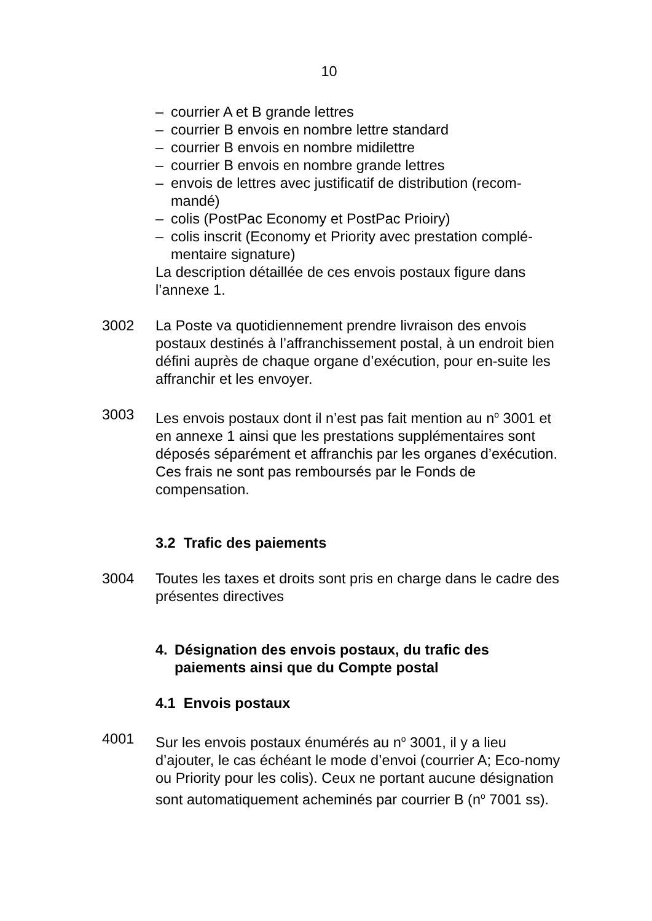10
– courrier A et B grande lettres
– courrier B envois en nombre lettre standard
– courrier B envois en nombre midilettre
– courrier B envois en nombre grande lettres
– envois de lettres avec justificatif de distribution (recom-
mandé)
– colis (PostPac Economy et PostPac Prioiry)
– colis inscrit (Economy et Priority avec prestation complé-
mentaire signature)
La description détaillée de ces envois postaux figure dans
l’annexe 1.
3002 La Poste va quotidiennement prendre livraison des envois postaux destinés à l’affranchissement postal, à un endroit bien défini auprès de chaque organe d’exécution, pour en-suite les affranchir et les envoyer.
3003 Les envois postaux dont il n’est pas fait mention au n<sup>o</sup> 3001 et en annexe 1 ainsi que les prestations supplémentaires sont déposés séparément et affranchis par les organes d’exécution. Ces frais ne sont pas remboursés par le Fonds de compensation.
3.2 Trafic des paiements
3004 Toutes les taxes et droits sont pris en charge dans le cadre des présentes directives
4. Désignation des envois postaux, du trafic des paiements ainsi que du Compte postal
4.1 Envois postaux
4001 Sur les envois postaux énumérés au n<sup>o</sup> 3001, il y a lieu d’ajouter, le cas échéant le mode d’envoi (courrier A; Eco-nomy ou Priority pour les colis). Ceux ne portant aucune désignation sont automatiquement acheminés par courrier B (n<sup>o</sup> 7001 ss).